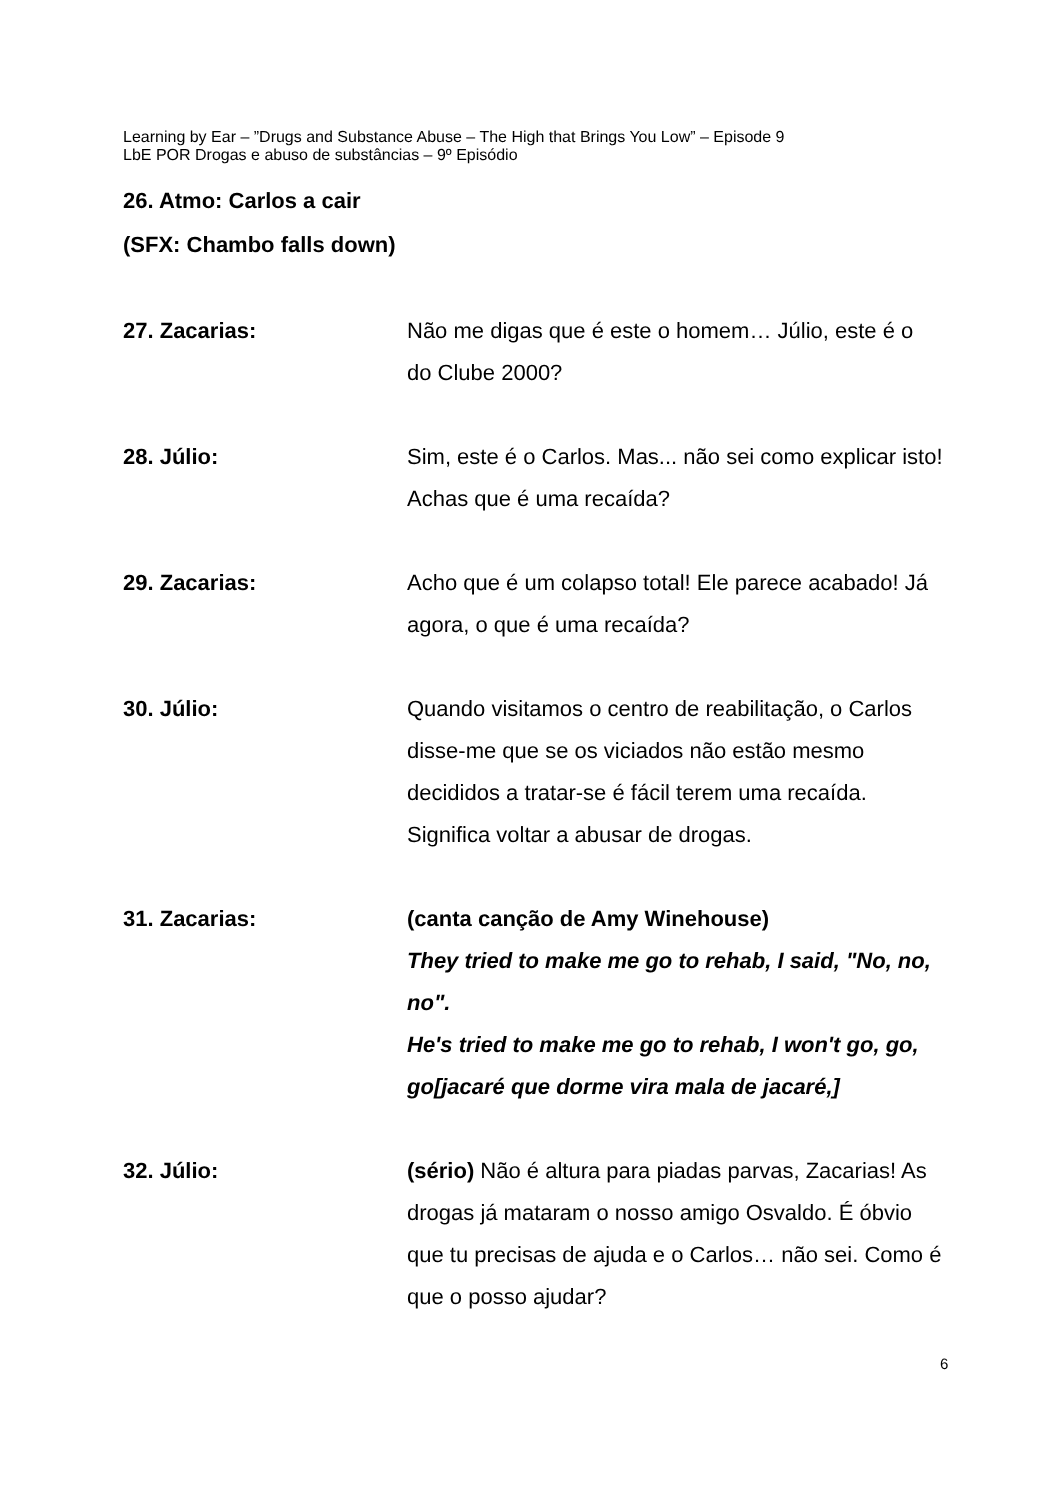Learning by Ear – ”Drugs and Substance Abuse – The High that Brings You Low” – Episode 9
LbE POR Drogas e abuso de substâncias – 9º Episódio
26. Atmo: Carlos a cair
(SFX: Chambo falls down)
27. Zacarias: Não me digas que é este o homem… Júlio, este é o do Clube 2000?
28. Júlio: Sim, este é o Carlos. Mas... não sei como explicar isto! Achas que é uma recaída?
29. Zacarias: Acho que é um colapso total! Ele parece acabado! Já agora, o que é uma recaída?
30. Júlio: Quando visitamos o centro de reabilitação, o Carlos disse-me que se os viciados não estão mesmo decididos a tratar-se é fácil terem uma recaída. Significa voltar a abusar de drogas.
31. Zacarias: (canta canção de Amy Winehouse)
They tried to make me go to rehab, I said, "No, no, no".
He's tried to make me go to rehab, I won't go, go, go[jacaré que dorme vira mala de jacaré,]
32. Júlio: (sério) Não é altura para piadas parvas, Zacarias! As drogas já mataram o nosso amigo Osvaldo. É óbvio que tu precisas de ajuda e o Carlos… não sei. Como é que o posso ajudar?
6